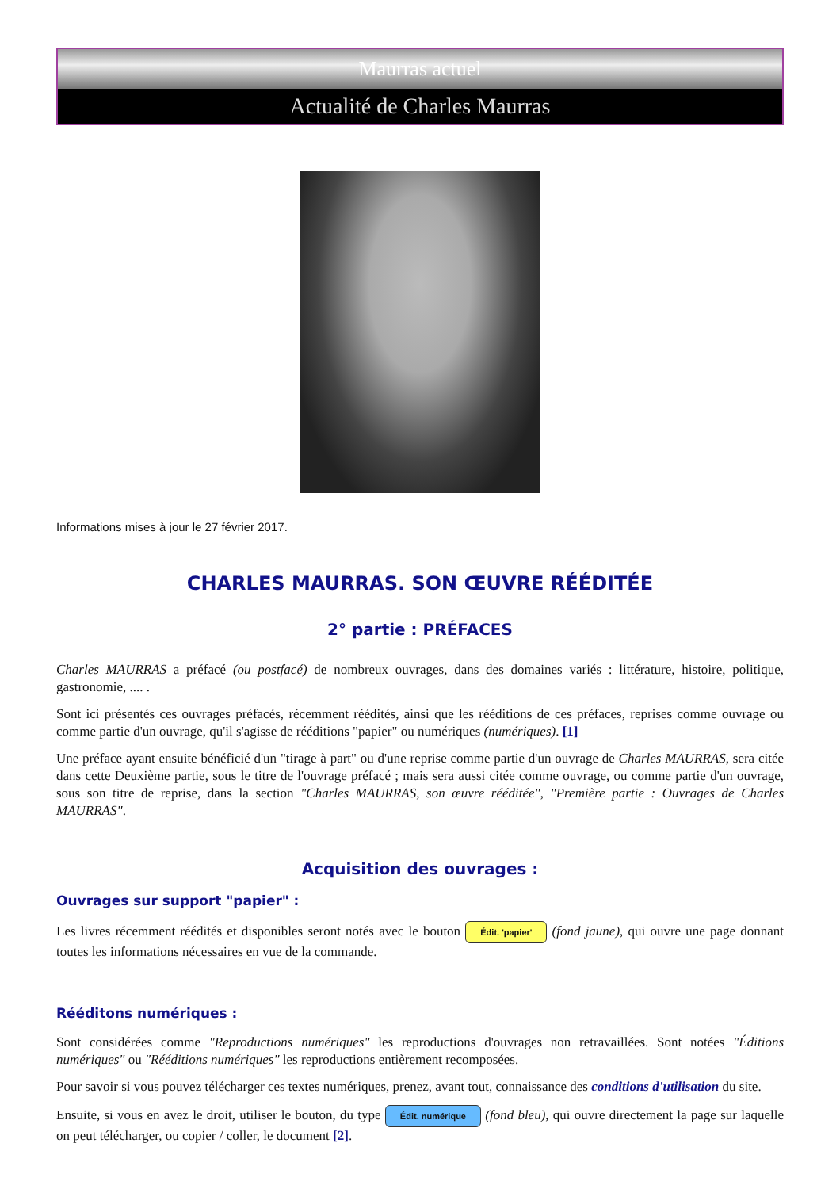Maurras actuel
Actualité de Charles Maurras
Informations mises à jour le 27 février 2017.
CHARLES MAURRAS. SON ŒUVRE RÉÉDITÉE
2° partie : PRÉFACES
Charles MAURRAS a préfacé (ou postfacé) de nombreux ouvrages, dans des domaines variés : littérature, histoire, politique, gastronomie, .... .
Sont ici présentés ces ouvrages préfacés, récemment réédités, ainsi que les rééditions de ces préfaces, reprises comme ouvrage ou comme partie d'un ouvrage, qu'il s'agisse de rééditions "papier" ou numériques (numériques). [1]
Une préface ayant ensuite bénéficié d'un "tirage à part" ou d'une reprise comme partie d'un ouvrage de Charles MAURRAS, sera citée dans cette Deuxième partie, sous le titre de l'ouvrage préfacé ; mais sera aussi citée comme ouvrage, ou comme partie d'un ouvrage, sous son titre de reprise, dans la section "Charles MAURRAS, son œuvre rééditée", "Première partie : Ouvrages de Charles MAURRAS".
Acquisition des ouvrages :
Ouvrages sur support "papier" :
Les livres récemment réédités et disponibles seront notés avec le bouton Édit. 'papier' (fond jaune), qui ouvre une page donnant toutes les informations nécessaires en vue de la commande.
Rééditons numériques :
Sont considérées comme "Reproductions numériques" les reproductions d'ouvrages non retravaillées. Sont notées "Éditions numériques" ou "Rééditions numériques" les reproductions entièrement recomposées.
Pour savoir si vous pouvez télécharger ces textes numériques, prenez, avant tout, connaissance des conditions d'utilisation du site.
Ensuite, si vous en avez le droit, utiliser le bouton, du type Édit. numérique (fond bleu), qui ouvre directement la page sur laquelle on peut télécharger, ou copier / coller, le document [2].